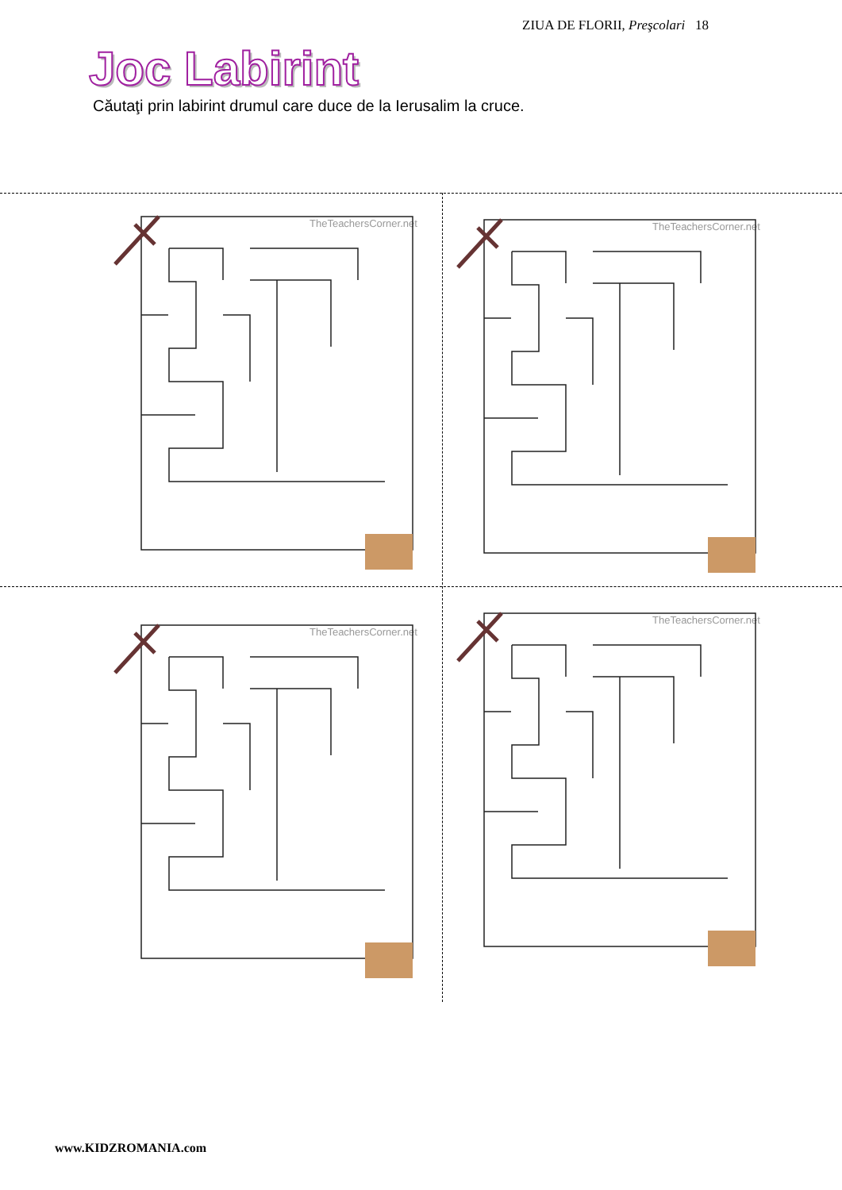ZIUA DE FLORII, Preşcolari 18
Joc Labirint
Căutaţi prin labirint drumul care duce de la Ierusalim la cruce.
TheTeachersCorner.net
TheTeachersCorner.net
TheTeachersCorner.net
TheTeachersCorner.net
www.KIDZROMANIA.com